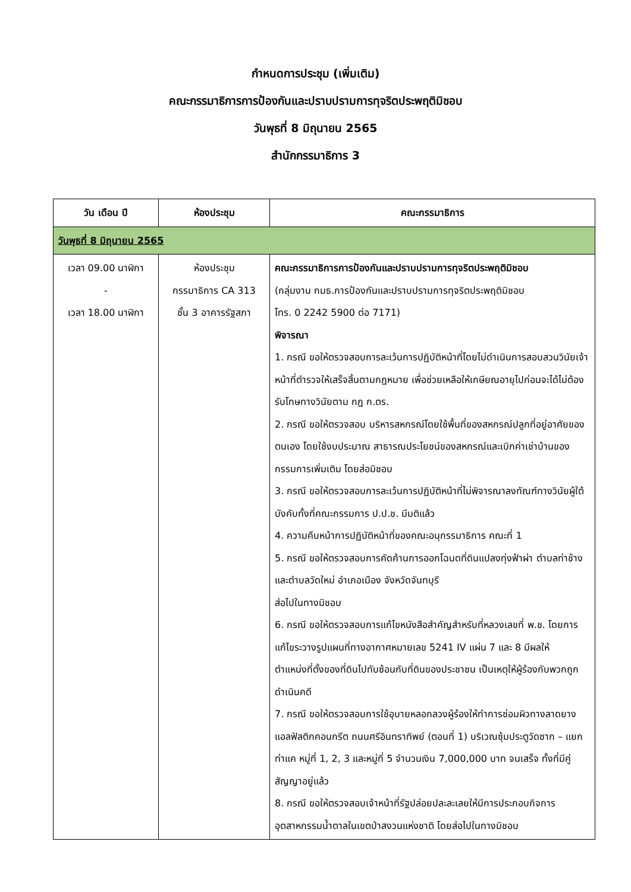กำหนดการประชุม (เพิ่มเติม)
คณะกรรมาธิการการป้องกันและปราบปรามการทุจริตประพฤติมิชอบ
วันพุธที่ 8 มิถุนายน 2565
สำนักกรรมาธิการ 3
| วัน เดือน ปี | ห้องประชุม | คณะกรรมาธิการ |
| --- | --- | --- |
| วันพุธที่ 8 มิถุนายน 2565 | | |
| เวลา 09.00 นาฬิกา - เวลา 18.00 นาฬิกา | ห้องประชุม กรรมาธิการ CA 313 ชั้น 3 อาคารรัฐสภา | คณะกรรมาธิการการป้องกันและปราบปรามการทุจริตประพฤติมิชอบ (กลุ่มงาน กมธ.การป้องกันและปราบปรามการทุจริตประพฤติมิชอบ โทร. 0 2242 5900 ต่อ 7171) พิจารณา 1. กรณี ขอให้ตรวจสอบการละเว้นการปฏิบัติหน้าที่โดยไม่ดำเนินการสอบสวนวินัยเจ้าหน้าที่ตำรวจให้เสร็จสิ้นตามกฎหมาย เพื่อช่วยเหลือให้เกษียณอายุไปก่อนจะได้ไม่ต้องรับโทษทางวินัยตาม กฎ ก.ตร. 2. กรณี ขอให้ตรวจสอบ บริหารสหกรณ์โดยใช้พื้นที่ของสหกรณ์ปลูกที่อยู่อาศัยของตนเอง โดยใช้งบประมาณ สาธารณประโยชน์ของสหกรณ์และเบิกค่าเช่าบ้านของกรรมการเพิ่มเติม โดยส่อมิชอบ 3. กรณี ขอให้ตรวจสอบการละเว้นการปฏิบัติหน้าที่ไม่พิจารณาลงทัณฑ์ทางวินัยผู้ใต้บังคับทั้งที่คณะกรรมการ ป.ป.ช. มีมติแล้ว 4. ความคืบหน้าการปฏิบัติหน้าที่ของคณะอนุกรรมาธิการ คณะที่ 1 5. กรณี ขอให้ตรวจสอบการคัดค้านการออกโฉนดที่ดินแปลงทุ่งฟ้าผ่า ตำบลท่าช้าง และตำบลวัดใหม่ อำเภอเมือง จังหวัดจันทบุรี ส่อไปในทางมิชอบ 6. กรณี ขอให้ตรวจสอบการแก้ไขหนังสือสำคัญสำหรับที่หลวงเลขที่ พ.ช. โดยการแก้ไขระวางรูปแผนที่ทางอากาศหมายเลข 5241 IV แผ่น 7 และ 8 มีผลให้ตำแหน่งที่ตั้งของที่ดินไปทับซ้อนกับที่ดินของประชาชน เป็นเหตุให้ผู้ร้องกับพวกถูกดำเนินคดี 7. กรณี ขอให้ตรวจสอบการใช้อุบายหลอกลวงผู้ร้องให้ทำการซ่อมผิวทางลาดยางแอลฟัลติกคอนกรีต ถนนศรีอินทราทิพย์ (ตอนที่ 1) บริเวณซุ้มประตูวัดซาก – แยก ท่าแค หมู่ที่ 1, 2, 3 และหมู่ที่ 5 จำนวนเงิน 7,000,000 บาท จนเสร็จ ทั้งที่มีคู่สัญญาอยู่แล้ว 8. กรณี ขอให้ตรวจสอบเจ้าหน้าที่รัฐปล่อยปละละเลยให้มีการประกอบกิจการอุตสาหกรรมน้ำตาลในเขตป่าสงวนแห่งชาติ โดยส่อไปในทางมิชอบ |